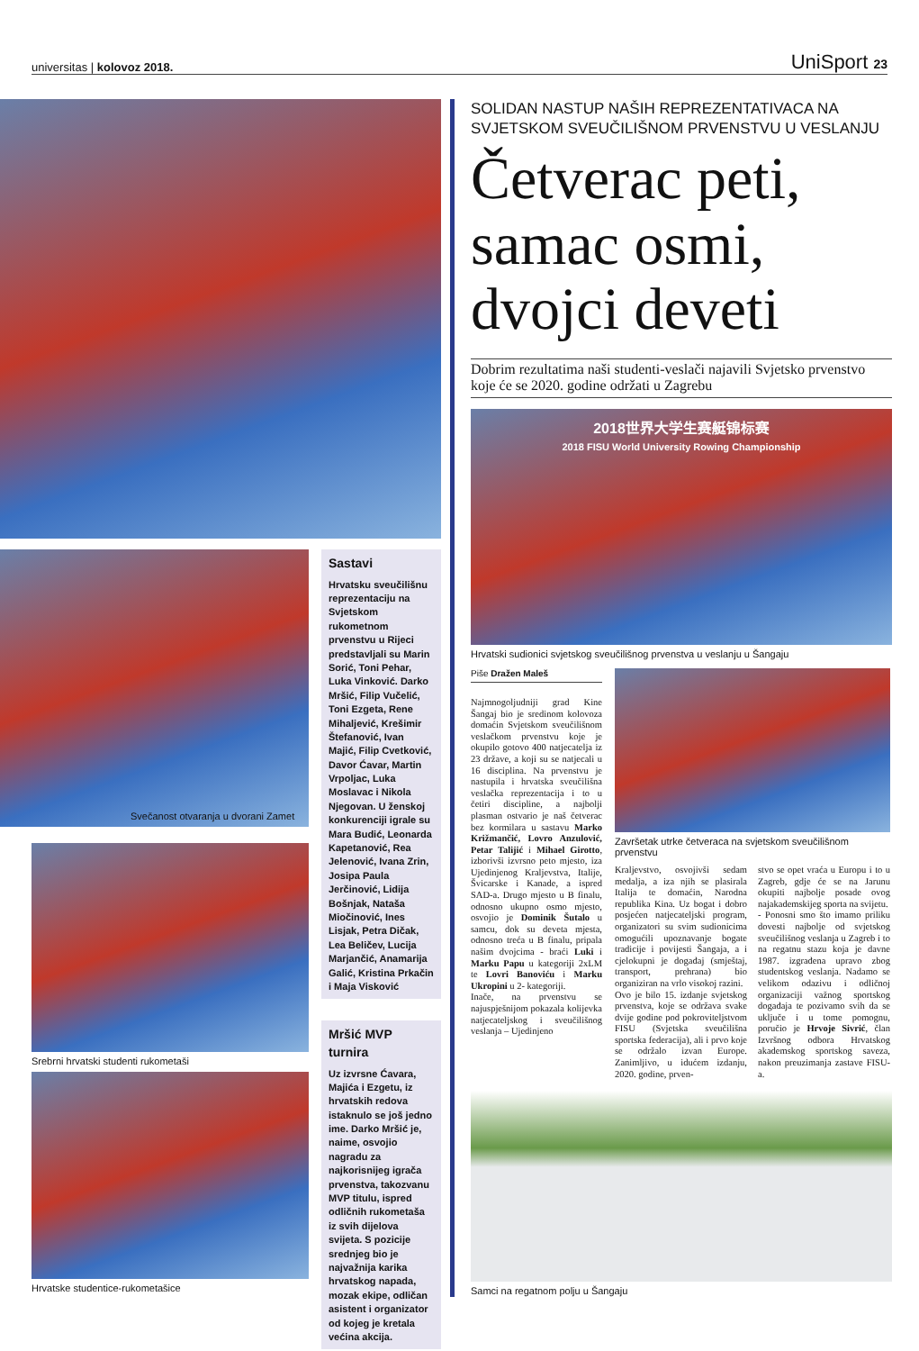universitas | kolovoz 2018. UniSport 23
Svečanost otvaranja u dvorani Zamet
Srebrni hrvatski studenti rukometaši
Hrvatske studentice-rukometašice
Sastavi
Hrvatsku sveučilišnu reprezentaciju na Svjetskom rukometnom prvenstvu u Rijeci predstavljali su Marin Sorić, Toni Pehar, Luka Vinković. Darko Mršić, Filip Vučelić, Toni Ezgeta, Rene Mihaljević, Krešimir Štefanović, Ivan Majić, Filip Cvetković, Davor Ćavar, Martin Vrpoljac, Luka Moslavac i Nikola Njegovan. U ženskoj konkurenciji igrale su Mara Budić, Leonarda Kapetanović, Rea Jelenović, Ivana Zrin, Josipa Paula Jerčinović, Lidija Bošnjak, Nataša Miočinović, Ines Lisjak, Petra Dičak, Lea Beličev, Lucija Marjančić, Anamarija Galić, Kristina Prkačin i Maja Visković
Mršić MVP turnira
Uz izvrsne Ćavara, Majića i Ezgetu, iz hrvatskih redova istaknulo se još jedno ime. Darko Mršić je, naime, osvojio nagradu za najkorisnijeg igrača prvenstva, takozvanu MVP titulu, ispred odličnih rukometaša iz svih dijelova svijeta. S pozicije srednjeg bio je najvažnija karika hrvatskog napada, mozak ekipe, odličan asistent i organizator od kojeg je kretala većina akcija.
SOLIDAN NASTUP NAŠIH REPREZENTATIVACA NA SVJETSKOM SVEUČILIŠNOM PRVENSTVU U VESLANJU
Četverac peti, samac osmi, dvojci deveti
Dobrim rezultatima naši studenti-veslači najavili Svjetsko prvenstvo koje će se 2020. godine održati u Zagrebu
2018世界大学生赛艇锦标赛
2018 FISU World University Rowing Championship
Hrvatski sudionici svjetskog sveučilišnog prvenstva u veslanju u Šangaju
Piše Dražen Maleš
Najmnogoljudniji grad Kine Šangaj bio je sredinom kolovoza domaćin Svjetskom sveučilišnom veslačkom prvenstvu koje je okupilo gotovo 400 natjecatelja iz 23 države, a koji su se natjecali u 16 disciplina. Na prvenstvu je nastupila i hrvatska sveučilišna veslačka reprezentacija i to u četiri discipline, a najbolji plasman ostvario je naš četverac bez kormilara u sastavu Marko Križmančić, Lovro Anzulović, Petar Talijić i Mihael Girotto, izborivši izvrsno peto mjesto, iza Ujedinjenog Kraljevstva, Italije, Švicarske i Kanade, a ispred SAD-a. Drugo mjesto u B finalu, odnosno ukupno osmo mjesto, osvojio je Dominik Šutalo u samcu, dok su deveta mjesta, odnosno treća u B finalu, pripala našim dvojcima - braći Luki i Marku Papu u kategoriji 2xLM te Lovri Banoviću i Marku Ukropini u 2- kategoriji.
Inače, na prvenstvu se najuspješnijom pokazala kolijevka natjecateljskog i sveučilišnog veslanja – Ujedinjeno
Završetak utrke četveraca na svjetskom sveučilišnom prvenstvu
Kraljevstvo, osvojivši sedam medalja, a iza njih se plasirala Italija te domaćin, Narodna republika Kina. Uz bogat i dobro posjećen natjecateljski program, organizatori su svim sudionicima omogućili upoznavanje bogate tradicije i povijesti Šangaja, a i cjelokupni je događaj (smještaj, transport, prehrana) bio organiziran na vrlo visokoj razini.
Ovo je bilo 15. izdanje svjetskog prvenstva, koje se održava svake dvije godine pod pokroviteljstvom FISU (Svjetska sveučilišna sportska federacija), ali i prvo koje se održalo izvan Europe. Zanimljivo, u idućem izdanju, 2020. godine, prven-
stvo se opet vraća u Europu i to u Zagreb, gdje će se na Jarunu okupiti najbolje posade ovog najakademskijeg sporta na svijetu.
- Ponosni smo što imamo priliku dovesti najbolje od svjetskog sveučilišnog veslanja u Zagreb i to na regatnu stazu koja je davne 1987. izgrađena upravo zbog studentskog veslanja. Nadamo se velikom odazivu i odličnoj organizaciji važnog sportskog događaja te pozivamo svih da se uključe i u tome pomognu, poručio je Hrvoje Sivrić, član Izvršnog odbora Hrvatskog akademskog sportskog saveza, nakon preuzimanja zastave FISU-a.
Samci na regatnom polju u Šangaju